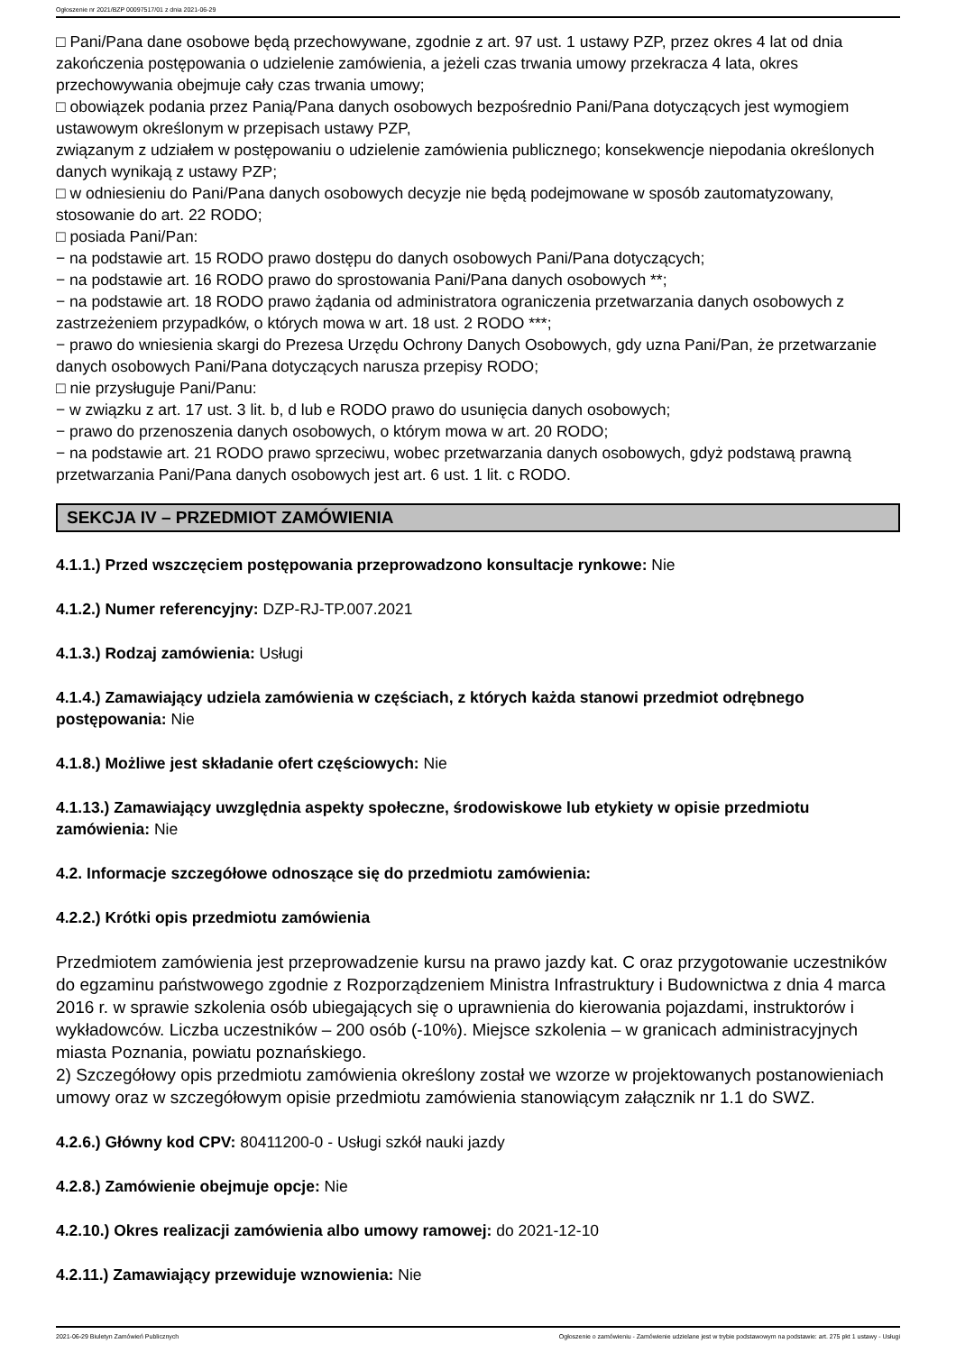Ogłoszenie nr 2021/BZP 00097517/01 z dnia 2021-06-29
□ Pani/Pana dane osobowe będą przechowywane, zgodnie z art. 97 ust. 1 ustawy PZP, przez okres 4 lat od dnia zakończenia postępowania o udzielenie zamówienia, a jeżeli czas trwania umowy przekracza 4 lata, okres przechowywania obejmuje cały czas trwania umowy;
□ obowiązek podania przez Panią/Pana danych osobowych bezpośrednio Pani/Pana dotyczących jest wymogiem ustawowym określonym w przepisach ustawy PZP,
związanym z udziałem w postępowaniu o udzielenie zamówienia publicznego; konsekwencje niepodania określonych danych wynikają z ustawy PZP;
□ w odniesieniu do Pani/Pana danych osobowych decyzje nie będą podejmowane w sposób zautomatyzowany, stosowanie do art. 22 RODO;
□ posiada Pani/Pan:
− na podstawie art. 15 RODO prawo dostępu do danych osobowych Pani/Pana dotyczących;
− na podstawie art. 16 RODO prawo do sprostowania Pani/Pana danych osobowych **;
− na podstawie art. 18 RODO prawo żądania od administratora ograniczenia przetwarzania danych osobowych z zastrzeżeniem przypadków, o których mowa w art. 18 ust. 2 RODO ***;
− prawo do wniesienia skargi do Prezesa Urzędu Ochrony Danych Osobowych, gdy uzna Pani/Pan, że przetwarzanie danych osobowych Pani/Pana dotyczących narusza przepisy RODO;
□ nie przysługuje Pani/Panu:
− w związku z art. 17 ust. 3 lit. b, d lub e RODO prawo do usunięcia danych osobowych;
− prawo do przenoszenia danych osobowych, o którym mowa w art. 20 RODO;
− na podstawie art. 21 RODO prawo sprzeciwu, wobec przetwarzania danych osobowych, gdyż podstawą prawną przetwarzania Pani/Pana danych osobowych jest art. 6 ust. 1 lit. c RODO.
SEKCJA IV – PRZEDMIOT ZAMÓWIENIA
4.1.1.) Przed wszczęciem postępowania przeprowadzono konsultacje rynkowe: Nie
4.1.2.) Numer referencyjny: DZP-RJ-TP.007.2021
4.1.3.) Rodzaj zamówienia: Usługi
4.1.4.) Zamawiający udziela zamówienia w częściach, z których każda stanowi przedmiot odrębnego postępowania: Nie
4.1.8.) Możliwe jest składanie ofert częściowych: Nie
4.1.13.) Zamawiający uwzględnia aspekty społeczne, środowiskowe lub etykiety w opisie przedmiotu zamówienia: Nie
4.2. Informacje szczegółowe odnoszące się do przedmiotu zamówienia:
4.2.2.) Krótki opis przedmiotu zamówienia
Przedmiotem zamówienia jest przeprowadzenie kursu na prawo jazdy kat. C oraz przygotowanie uczestników do egzaminu państwowego zgodnie z Rozporządzeniem Ministra Infrastruktury i Budownictwa z dnia 4 marca 2016 r. w sprawie szkolenia osób ubiegających się o uprawnienia do kierowania pojazdami, instruktorów i wykładowców. Liczba uczestników – 200 osób (-10%). Miejsce szkolenia – w granicach administracyjnych miasta Poznania, powiatu poznańskiego.
2) Szczegółowy opis przedmiotu zamówienia określony został we wzorze w projektowanych postanowieniach umowy oraz w szczegółowym opisie przedmiotu zamówienia stanowiącym załącznik nr 1.1 do SWZ.
4.2.6.) Główny kod CPV: 80411200-0 - Usługi szkół nauki jazdy
4.2.8.) Zamówienie obejmuje opcje: Nie
4.2.10.) Okres realizacji zamówienia albo umowy ramowej: do 2021-12-10
4.2.11.) Zamawiający przewiduje wznowienia: Nie
2021-06-29 Biuletyn Zamówień Publicznych Ogłoszenie o zamówieniu - Zamówienie udzielane jest w trybie podstawowym na podstawie: art. 275 pkt 1 ustawy - Usługi